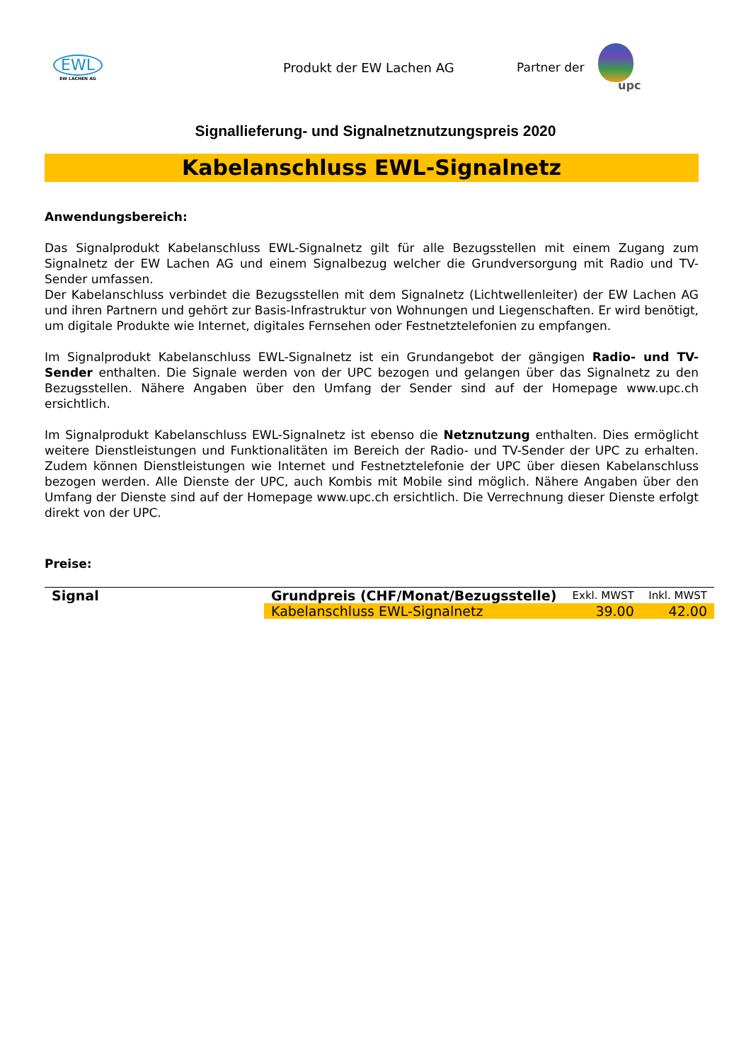EWL
EW LACHEN AG
Produkt der EW Lachen AG Partner der upc
Signallieferung- und Signalnetznutzungspreis 2020
Kabelanschluss EWL-Signalnetz
Anwendungsbereich:
Das Signalprodukt Kabelanschluss EWL-Signalnetz gilt für alle Bezugsstellen mit einem Zugang zum Signalnetz der EW Lachen AG und einem Signalbezug welcher die Grundversorgung mit Radio und TV-Sender umfassen.
Der Kabelanschluss verbindet die Bezugsstellen mit dem Signalnetz (Lichtwellenleiter) der EW Lachen AG und ihren Partnern und gehört zur Basis-Infrastruktur von Wohnungen und Liegenschaften. Er wird benötigt, um digitale Produkte wie Internet, digitales Fernsehen oder Festnetztelefonien zu empfangen.
Im Signalprodukt Kabelanschluss EWL-Signalnetz ist ein Grundangebot der gängigen Radio- und TV-Sender enthalten. Die Signale werden von der UPC bezogen und gelangen über das Signalnetz zu den Bezugsstellen. Nähere Angaben über den Umfang der Sender sind auf der Homepage www.upc.ch ersichtlich.
Im Signalprodukt Kabelanschluss EWL-Signalnetz ist ebenso die Netznutzung enthalten. Dies ermöglicht weitere Dienstleistungen und Funktionalitäten im Bereich der Radio- und TV-Sender der UPC zu erhalten. Zudem können Dienstleistungen wie Internet und Festnetztelefonie der UPC über diesen Kabelanschluss bezogen werden. Alle Dienste der UPC, auch Kombis mit Mobile sind möglich. Nähere Angaben über den Umfang der Dienste sind auf der Homepage www.upc.ch ersichtlich. Die Verrechnung dieser Dienste erfolgt direkt von der UPC.
Preise:
| Signal | Grundpreis (CHF/Monat/Bezugsstelle) | Exkl. MWST | Inkl. MWST |
| --- | --- | --- | --- |
| | Kabelanschluss EWL-Signalnetz | 39.00 | 42.00 |